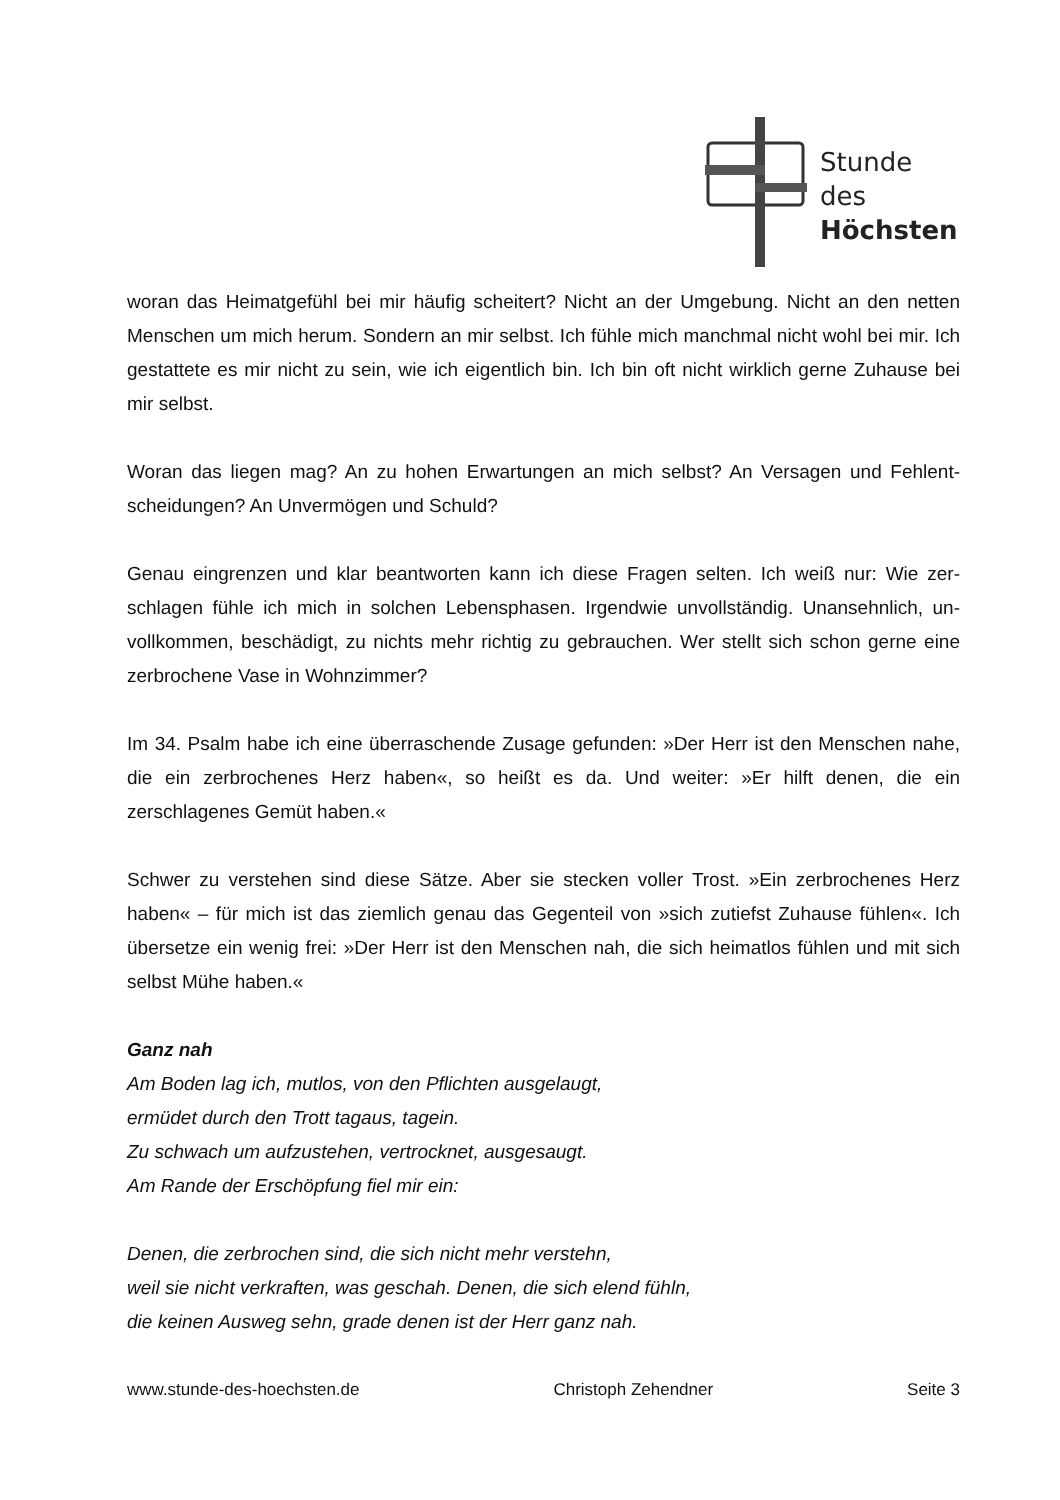Stunde des
Höchsten
woran das Heimatgefühl bei mir häufig scheitert? Nicht an der Umgebung. Nicht an den netten Menschen um mich herum. Sondern an mir selbst. Ich fühle mich manchmal nicht wohl bei mir. Ich gestattete es mir nicht zu sein, wie ich eigentlich bin. Ich bin oft nicht wirklich gerne Zuhause bei mir selbst.
Woran das liegen mag? An zu hohen Erwartungen an mich selbst? An Versagen und Fehlent­scheidungen? An Unvermögen und Schuld?
Genau eingrenzen und klar beantworten kann ich diese Fragen selten. Ich weiß nur: Wie zer­schlagen fühle ich mich in solchen Lebensphasen. Irgendwie unvollständig. Unansehnlich, un­vollkommen, beschädigt, zu nichts mehr richtig zu gebrauchen. Wer stellt sich schon gerne eine zerbrochene Vase in Wohnzimmer?
Im 34. Psalm habe ich eine überraschende Zusage gefunden: »Der Herr ist den Menschen nahe, die ein zerbrochenes Herz haben«, so heißt es da. Und weiter: »Er hilft denen, die ein zerschlagenes Gemüt haben.«
Schwer zu verstehen sind diese Sätze. Aber sie stecken voller Trost. »Ein zerbrochenes Herz haben« – für mich ist das ziemlich genau das Gegenteil von »sich zutiefst Zuhause fühlen«. Ich übersetze ein wenig frei: »Der Herr ist den Menschen nah, die sich heimatlos fühlen und mit sich selbst Mühe haben.«
Ganz nah
Am Boden lag ich, mutlos, von den Pflichten ausgelaugt,
ermüdet durch den Trott tagaus, tagein.
Zu schwach um aufzustehen, vertrocknet, ausgesaugt.
Am Rande der Erschöpfung fiel mir ein:
Denen, die zerbrochen sind, die sich nicht mehr verstehn,
weil sie nicht verkraften, was geschah. Denen, die sich elend fühln,
die keinen Ausweg sehn, grade denen ist der Herr ganz nah.
www.stunde-des-hoechsten.de Christoph Zehendner Seite 3